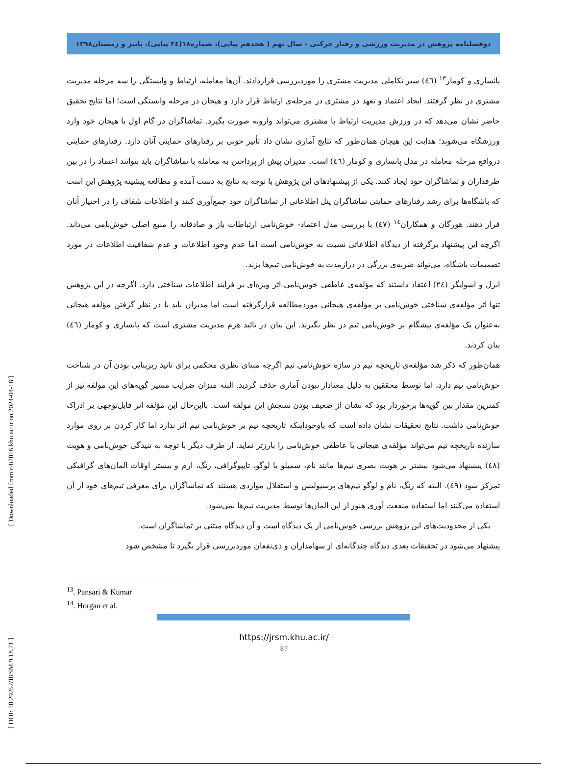دوفصلنامه پژوهش در مدیریت ورزشی و رفتار حرکتی - سال نهم ( هجدهم پیاپی)، شماره۱۸(۳٤ پیاپی)، پاییز و زمستان۱۳۹۸
پانساری و کومار<sup>۱۳</sup> (٤٦) سیر تکاملی مدیریت مشتری را موردبررسی قراردادند. آن‌ها معامله، ارتباط و وابستگی را سه مرحله مدیریت مشتری در نظر گرفتند. ایجاد اعتماد و تعهد در مشتری در مرحله‌ی ارتباط قرار دارد و هیجان در مرحله وابستگی است؛ اما نتایج تحقیق حاضر نشان می‌دهد که در ورزش مدیریت ارتباط با مشتری می‌تواند وارونه صورت بگیرد. تماشاگران در گام اول با هیجان خود وارد ورزشگاه می‌شوند؛ هدایت این هیجان همان‌طور که نتایج آماری نشان داد تأثیر خوبی بر رفتارهای حمایتی آنان دارد. رفتارهای حمایتی درواقع مرحله معامله در مدل پانساری و کومار (٤٦) است. مدیران پیش از پرداختن به معامله با تماشاگران باید بتوانند اعتماد را در بین طرفداران و تماشاگران خود ایجاد کنند. یکی از پیشنهادهای این پژوهش با توجه به نتایج به دست آمده و مطالعه پیشینه پژوهش این است که باشگاه‌ها برای رشد رفتارهای حمایتی تماشاگران پنل اطلاعاتی از تماشاگران خود جمع‌آوری کنند و اطلاعات شفاف را در اختیار آنان قرار دهند. هورگان و همکاران<sup>۱٤</sup> (٤٧) با بررسی مدل اعتماد- خوش‌نامی ارتباطات باز و صادقانه را منبع اصلی خوش‌نامی می‌داند. اگرچه این پیشنهاد برگرفته از دیدگاه اطلاعاتی نسبت به خوش‌نامی است اما عدم وجود اطلاعات و عدم شفافیت اطلاعات در مورد تصمیمات باشگاه، می‌تواند ضربه‌ی بزرگی در درازمدت به خوش‌نامی تیم‌ها بزند.
ابرل و اشوایگر (۲٤) اعتقاد داشتند که مؤلفه‌ی عاطفی خوش‌نامی اثر ویژه‌ای بر فرایند اطلاعات شناختی دارد. اگرچه در این پژوهش تنها اثر مؤلفه‌ی شناختی خوش‌نامی بر مؤلفه‌ی هیجانی موردمطالعه قرارگرفته است اما مدیران باید با در نظر گرفتن مؤلفه هیجانی به‌عنوان یک مؤلفه‌ی پیشگام بر خوش‌نامی تیم در نظر بگیرند. این بیان در تائید هرم مدیریت مشتری است که پانساری و کومار (٤٦) بیان کردند.
همان‌طور که ذکر شد مؤلفه‌ی تاریخچه تیم در سازه خوش‌نامی تیم اگرچه مبنای نظری محکمی برای تائید زیربنایی بودن آن در شناخت خوش‌نامی تیم دارد، اما توسط محققین به دلیل معنادار نبودن آماری حذف گردید. البته میزان ضرایب مسیر گویه‌های این مولفه نیز از کمترین مقدار بین گویه‌ها برخوردار بود که نشان از ضعیف بودن سنجش این مولفه است. بااین‌حال این مؤلفه اثر قابل‌توجهی بر ادراک خوش‌نامی داشت. نتایج تحقیقات نشان داده است که باوجوداینکه تاریخچه تیم بر خوش‌نامی تیم اثر ندارد اما کار کردن بر روی موارد سازنده تاریخچه تیم می‌تواند مؤلفه‌ی هیجانی یا عاطفی خوش‌نامی را بارزتر نماید. از طرف دیگر با توجه به تنیدگی خوش‌نامی و هویت (٤۸) پیشنهاد می‌شود بیشتر بر هویت بصری تیم‌ها مانند نام، سمبلو یا لوگو، تایپوگرافی، رنگ، ارم و بیشتر اوقات المان‌های گرافیکی تمرکز شود (٤۹). البته که رنگ، نام و لوگو تیم‌های پرسپولیس و استقلال مواردی هستند که تماشاگران برای معرفی تیم‌های خود از آن استفاده می‌کنند اما استفاده منفعت آوری هنوز از این المان‌ها توسط مدیریت تیم‌ها نمی‌شود.
یکی از محدودیت‌های این پژوهش بررسی خوش‌نامی از یک دیدگاه است و آن دیدگاه مبتنی بر تماشاگران است.
پیشنهاد می‌شود در تحقیقات بعدی دیدگاه چندگانه‌ای از سهامداران و ذی‌نفعان موردبررسی قرار بگیرد تا مشخص شود
<sup>13</sup>. Pansari & Kumar
<sup>14</sup>. Horgan et al.
https://jrsm.khu.ac.ir/
87
[ Downloaded from c4i2016.khu.ac.ir on 2024-04-18 ]
[ DOI: 10.29252/JRSM.9.18.71 ]